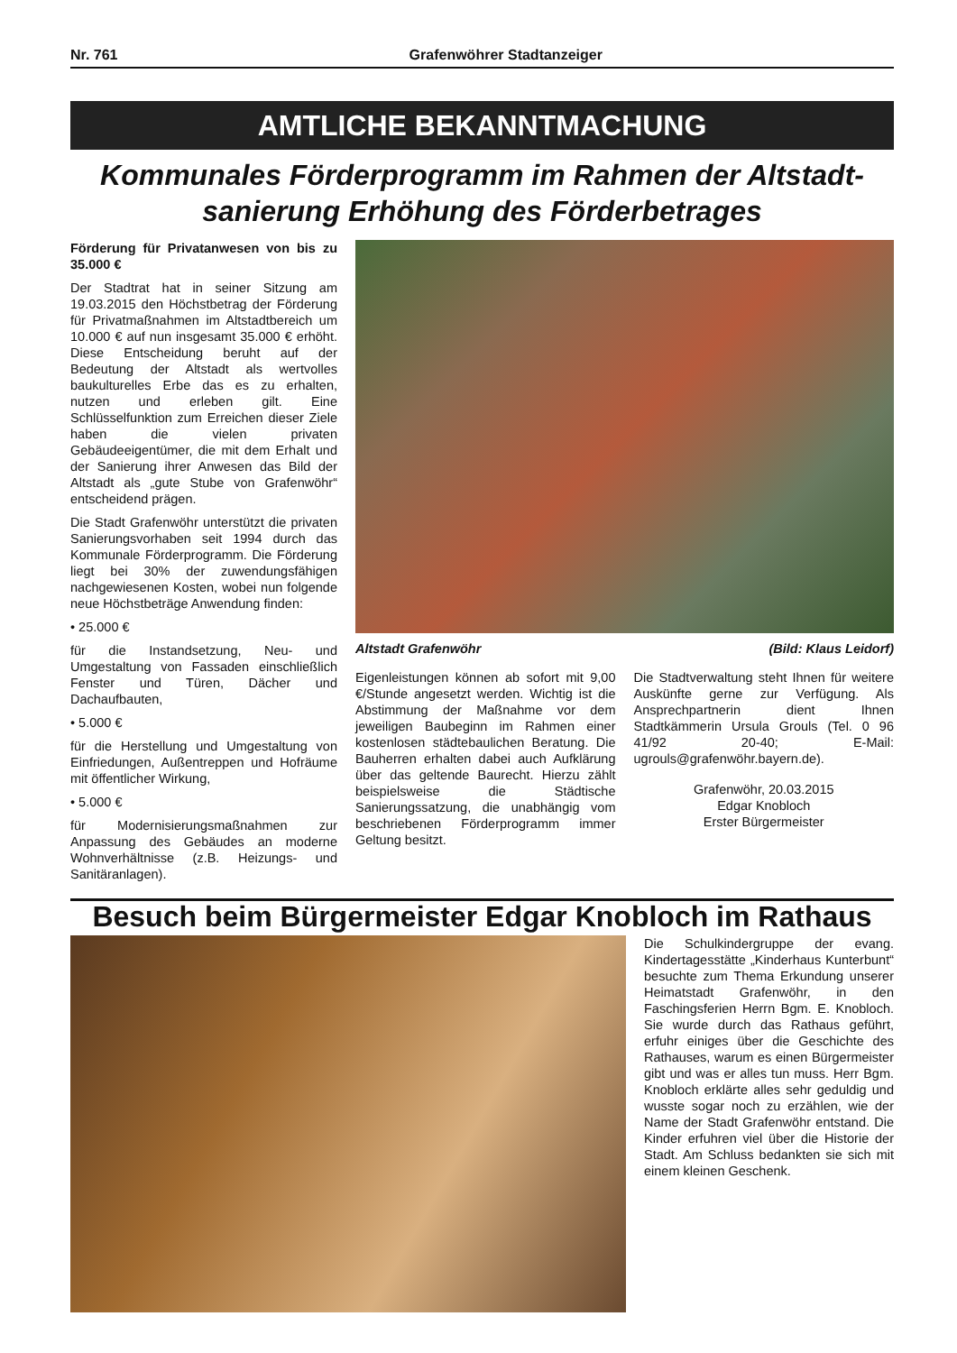Nr. 761 Grafenwöhrer Stadtanzeiger
AMTLICHE BEKANNTMACHUNG
Kommunales Förderprogramm im Rahmen der Altstadt-sanierung Erhöhung des Förderbetrages
Förderung für Privatanwesen von bis zu 35.000 €
Der Stadtrat hat in seiner Sitzung am 19.03.2015 den Höchstbetrag der Förderung für Privatmaßnahmen im Altstadtbereich um 10.000 € auf nun insgesamt 35.000 € erhöht. Diese Entscheidung beruht auf der Bedeutung der Altstadt als wertvolles baukulturelles Erbe das es zu erhalten, nutzen und erleben gilt. Eine Schlüsselfunktion zum Erreichen dieser Ziele haben die vielen privaten Gebäudeeigentümer, die mit dem Erhalt und der Sanierung ihrer Anwesen das Bild der Altstadt als „gute Stube von Grafenwöhr“ entscheidend prägen.
Die Stadt Grafenwöhr unterstützt die privaten Sanierungsvorhaben seit 1994 durch das Kommunale Förderprogramm. Die Förderung liegt bei 30% der zuwendungsfähigen nachgewiesenen Kosten, wobei nun folgende neue Höchstbeträge Anwendung finden:
• 25.000 €
für die Instandsetzung, Neu- und Umgestaltung von Fassaden einschließlich Fenster und Türen, Dächer und Dachaufbauten,
• 5.000 €
für die Herstellung und Umgestaltung von Einfriedungen, Außentreppen und Hofräume mit öffentlicher Wirkung,
• 5.000 €
für Modernisierungsmaßnahmen zur Anpassung des Gebäudes an moderne Wohnverhältnisse (z.B. Heizungs- und Sanitäranlagen).
Altstadt Grafenwöhr (Bild: Klaus Leidorf)
Eigenleistungen können ab sofort mit 9,00 €/Stunde angesetzt werden. Wichtig ist die Abstimmung der Maßnahme vor dem jeweiligen Baubeginn im Rahmen einer kostenlosen städtebaulichen Beratung. Die Bauherren erhalten dabei auch Aufklärung über das geltende Baurecht. Hierzu zählt beispielsweise die Städtische Sanierungssatzung, die unabhängig vom beschriebenen Förderprogramm immer Geltung besitzt.
Die Stadtverwaltung steht Ihnen für weitere Auskünfte gerne zur Verfügung. Als Ansprechpartnerin dient Ihnen Stadtkämmerin Ursula Grouls (Tel. 0 96 41/92 20-40; E-Mail: ugrouls@grafenwöhr.bayern.de).
Grafenwöhr, 20.03.2015
Edgar Knobloch
Erster Bürgermeister
Besuch beim Bürgermeister Edgar Knobloch im Rathaus
Die Schulkindergruppe der evang. Kindertagesstätte „Kinderhaus Kunterbunt“ besuchte zum Thema Erkundung unserer Heimatstadt Grafenwöhr, in den Faschingsferien Herrn Bgm. E. Knobloch. Sie wurde durch das Rathaus geführt, erfuhr einiges über die Geschichte des Rathauses, warum es einen Bürgermeister gibt und was er alles tun muss. Herr Bgm. Knobloch erklärte alles sehr geduldig und wusste sogar noch zu erzählen, wie der Name der Stadt Grafenwöhr entstand. Die Kinder erfuhren viel über die Historie der Stadt. Am Schluss bedankten sie sich mit einem kleinen Geschenk.